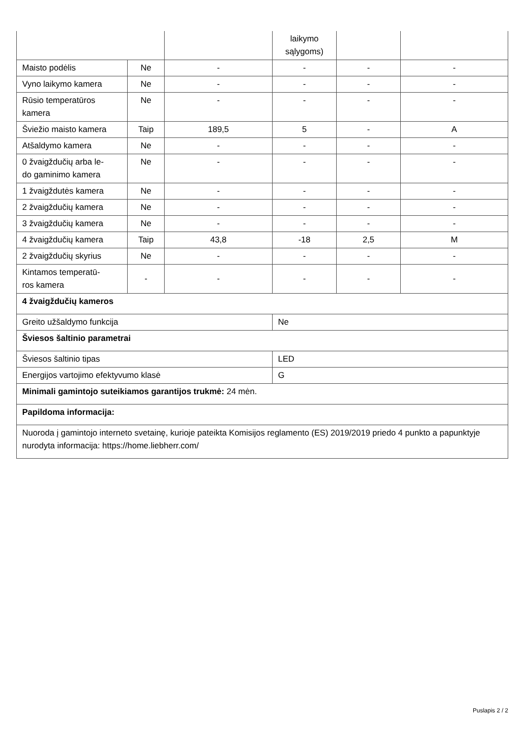| | | | laikymo sąlygoms) | | |
| Maisto podėlis | Ne | - | - | - | - |
| Vyno laikymo kamera | Ne | - | - | - | - |
| Rūsio temperatūros kamera | Ne | - | - | - | - |
| Šviežio maisto kamera | Taip | 189,5 | 5 | - | A |
| Atšaldymo kamera | Ne | - | - | - | - |
| 0 žvaigždučių arba le- do gaminimo kamera | Ne | - | - | - | - |
| 1 žvaigždutės kamera | Ne | - | - | - | - |
| 2 žvaigždučių kamera | Ne | - | - | - | - |
| 3 žvaigždučių kamera | Ne | - | - | - | - |
| 4 žvaigždučių kamera | Taip | 43,8 | -18 | 2,5 | M |
| 2 žvaigždučių skyrius | Ne | - | - | - | - |
| Kintamos temperatū- ros kamera | - | - | - | - | - |
| 4 žvaigždučių kameros | | | | | |
| Greito užšaldymo funkcija | | | Ne | | |
| Šviesos šaltinio parametrai | | | | | |
| Šviesos šaltinio tipas | | | LED | | |
| Energijos vartojimo efektyvumo klasė | | | G | | |
| Minimali gamintojo suteikiamos garantijos trukmė: 24 mėn. | | | | | |
| Papildoma informacija: | | | | | |
| Nuoroda į gamintojo interneto svetainę, kurioje pateikta Komisijos reglamento (ES) 2019/2019 priedo 4 punkto a papunktyje nurodyta informacija: https://home.liebherr.com/ | | | | | |
Puslapis 2 / 2